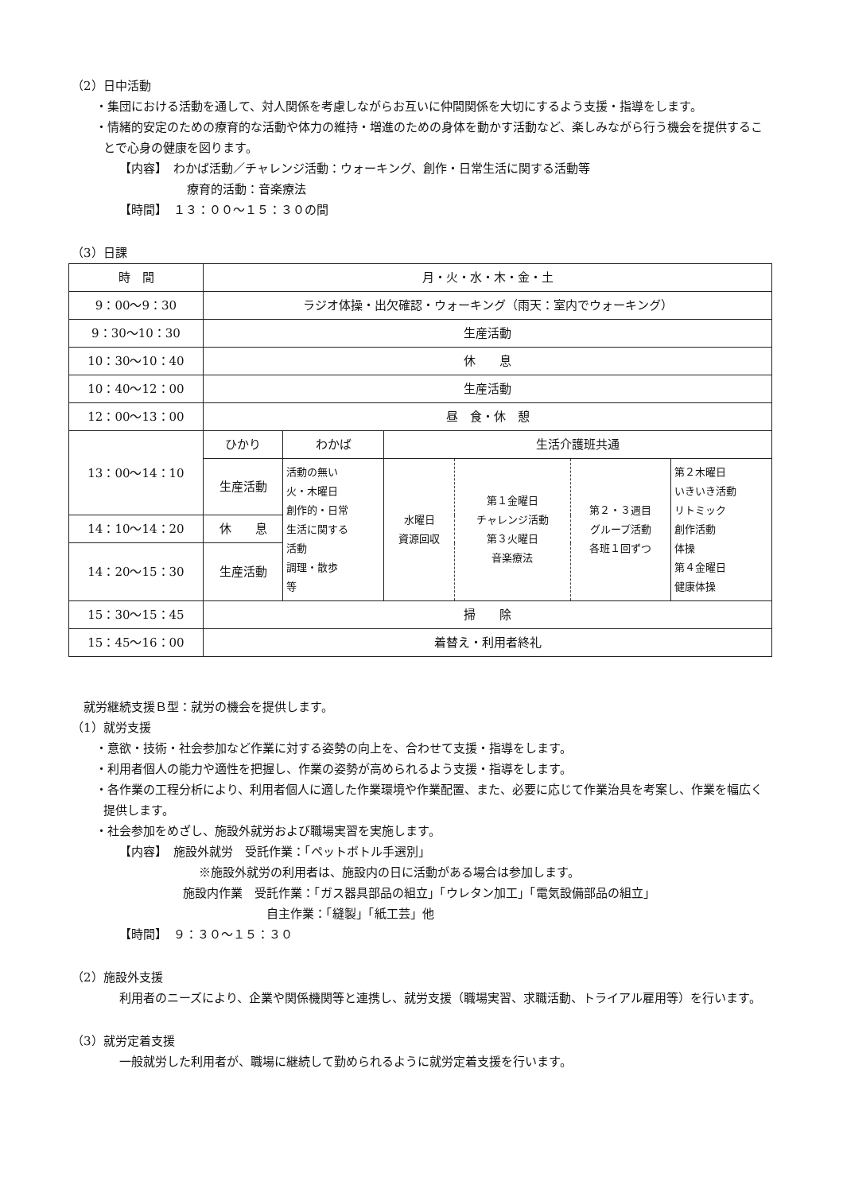（2）日中活動
・集団における活動を通して、対人関係を考慮しながらお互いに仲間関係を大切にするよう支援・指導をします。
・情緒的安定のための療育的な活動や体力の維持・増進のための身体を動かす活動など、楽しみながら行う機会を提供することで心身の健康を図ります。
【内容】　わかば活動／チャレンジ活動：ウォーキング、創作・日常生活に関する活動等
療育的活動：音楽療法
【時間】　１３：００〜１５：３０の間
（3）日課
| 時 間 | 月・火・水・木・金・土 | | | | | |
| 9：00〜9：30 | ラジオ体操・出欠確認・ウォーキング（雨天：室内でウォーキング） | | | | | |
| 9：30〜10：30 | 生産活動 | | | | | |
| 10：30〜10：40 | 休 息 | | | | | |
| 10：40〜12：00 | 生産活動 | | | | | |
| 12：00〜13：00 | 昼 食・休 憩 | | | | | |
| 13：00〜14：10 | ひかり | わかば | 生活介護班共通 | | | |
| | 生産活動 | 活動の無い 火・木曜日 創作的・日常 生活に関する 活動 調理・散歩 等 | 水曜日 資源回収 | 第１金曜日 チャレンジ活動 第３火曜日 音楽療法 | 第２・３週目 グループ活動 各班１回ずつ | 第２木曜日 いきいき活動 リトミック 創作活動 体操 第４金曜日 健康体操 |
| 14：10〜14：20 | 休 息 | | | | | |
| 14：20〜15：30 | 生産活動 | | | | | |
| 15：30〜15：45 | 掃 除 | | | | | |
| 15：45〜16：00 | 着替え・利用者終礼 | | | | | |
就労継続支援Ｂ型：就労の機会を提供します。
（1）就労支援
・意欲・技術・社会参加など作業に対する姿勢の向上を、合わせて支援・指導をします。
・利用者個人の能力や適性を把握し、作業の姿勢が高められるよう支援・指導をします。
・各作業の工程分析により、利用者個人に適した作業環境や作業配置、また、必要に応じて作業治具を考案し、作業を幅広く提供します。
・社会参加をめざし、施設外就労および職場実習を実施します。
【内容】　施設外就労　受託作業：「ペットボトル手選別」
※施設外就労の利用者は、施設内の日に活動がある場合は参加します。
施設内作業　受託作業：「ガス器具部品の組立」「ウレタン加工」「電気設備部品の組立」
自主作業：「縫製」「紙工芸」他
【時間】　９：３０〜１５：３０
（2）施設外支援
利用者のニーズにより、企業や関係機関等と連携し、就労支援（職場実習、求職活動、トライアル雇用等）を行います。
（3）就労定着支援
一般就労した利用者が、職場に継続して勤められるように就労定着支援を行います。